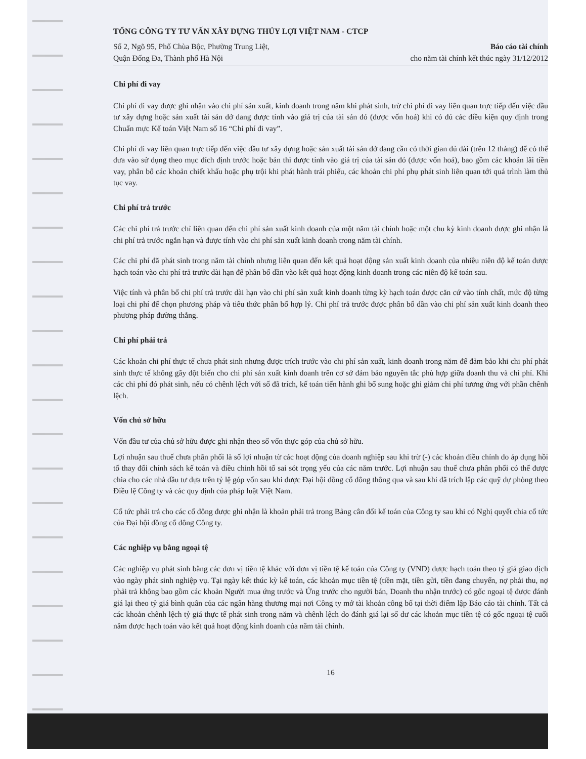TỔNG CÔNG TY TƯ VẤN XÂY DỰNG THỦY LỢI VIỆT NAM - CTCP
Số 2, Ngõ 95, Phố Chùa Bộc, Phường Trung Liệt,
Quận Đống Đa, Thành phố Hà Nội
Báo cáo tài chính
cho năm tài chính kết thúc ngày 31/12/2012
Chi phí đi vay
Chi phí đi vay được ghi nhận vào chi phí sản xuất, kinh doanh trong năm khi phát sinh, trừ chi phí đi vay liên quan trực tiếp đến việc đầu tư xây dựng hoặc sản xuất tài sản dở dang được tính vào giá trị của tài sản đó (được vốn hoá) khi có đủ các điều kiện quy định trong Chuẩn mực Kế toán Việt Nam số 16 “Chi phí đi vay”.
Chi phí đi vay liên quan trực tiếp đến việc đầu tư xây dựng hoặc sản xuất tài sản dở dang cần có thời gian đủ dài (trên 12 tháng) để có thể đưa vào sử dụng theo mục đích định trước hoặc bán thì được tính vào giá trị của tài sản đó (được vốn hoá), bao gồm các khoản lãi tiền vay, phân bổ các khoản chiết khấu hoặc phụ trội khi phát hành trái phiếu, các khoản chi phí phụ phát sinh liên quan tới quá trình làm thủ tục vay.
Chi phí trả trước
Các chi phí trả trước chỉ liên quan đến chi phí sản xuất kinh doanh của một năm tài chính hoặc một chu kỳ kinh doanh được ghi nhận là chi phí trả trước ngắn hạn và được tính vào chi phí sản xuất kinh doanh trong năm tài chính.
Các chi phí đã phát sinh trong năm tài chính nhưng liên quan đến kết quả hoạt động sản xuất kinh doanh của nhiều niên độ kế toán được hạch toán vào chi phí trả trước dài hạn để phân bổ dần vào kết quả hoạt động kinh doanh trong các niên độ kế toán sau.
Việc tính và phân bổ chi phí trả trước dài hạn vào chi phí sản xuất kinh doanh từng kỳ hạch toán được căn cứ vào tính chất, mức độ từng loại chi phí để chọn phương pháp và tiêu thức phân bổ hợp lý. Chi phí trả trước được phân bổ dần vào chi phí sản xuất kinh doanh theo phương pháp đường thẳng.
Chi phí phải trả
Các khoản chi phí thực tế chưa phát sinh nhưng được trích trước vào chi phí sản xuất, kinh doanh trong năm để đảm bảo khi chi phí phát sinh thực tế không gây đột biến cho chi phí sản xuất kinh doanh trên cơ sở đảm bảo nguyên tắc phù hợp giữa doanh thu và chi phí. Khi các chi phí đó phát sinh, nếu có chênh lệch với số đã trích, kế toán tiến hành ghi bổ sung hoặc ghi giảm chi phí tương ứng với phần chênh lệch.
Vốn chủ sở hữu
Vốn đầu tư của chủ sở hữu được ghi nhận theo số vốn thực góp của chủ sở hữu.
Lợi nhuận sau thuế chưa phân phối là số lợi nhuận từ các hoạt động của doanh nghiệp sau khi trừ (-) các khoản điều chỉnh do áp dụng hồi tố thay đổi chính sách kế toán và điều chỉnh hồi tố sai sót trọng yếu của các năm trước. Lợi nhuận sau thuế chưa phân phối có thể được chia cho các nhà đầu tư dựa trên tỷ lệ góp vốn sau khi được Đại hội đồng cổ đông thông qua và sau khi đã trích lập các quỹ dự phòng theo Điều lệ Công ty và các quy định của pháp luật Việt Nam.
Cổ tức phải trả cho các cổ đông được ghi nhận là khoản phải trả trong Bảng cân đối kế toán của Công ty sau khi có Nghị quyết chia cổ tức của Đại hội đồng cổ đông Công ty.
Các nghiệp vụ bằng ngoại tệ
Các nghiệp vụ phát sinh bằng các đơn vị tiền tệ khác với đơn vị tiền tệ kế toán của Công ty (VND) được hạch toán theo tỷ giá giao dịch vào ngày phát sinh nghiệp vụ. Tại ngày kết thúc kỳ kế toán, các khoản mục tiền tệ (tiền mặt, tiền gửi, tiền đang chuyển, nợ phải thu, nợ phải trả không bao gồm các khoản Người mua ứng trước và Ứng trước cho người bán, Doanh thu nhận trước) có gốc ngoại tệ được đánh giá lại theo tỷ giá bình quân của các ngân hàng thương mại nơi Công ty mở tài khoản công bố tại thời điểm lập Báo cáo tài chính. Tất cả các khoản chênh lệch tỷ giá thực tế phát sinh trong năm và chênh lệch do đánh giá lại số dư các khoản mục tiền tệ có gốc ngoại tệ cuối năm được hạch toán vào kết quả hoạt động kinh doanh của năm tài chính.
16